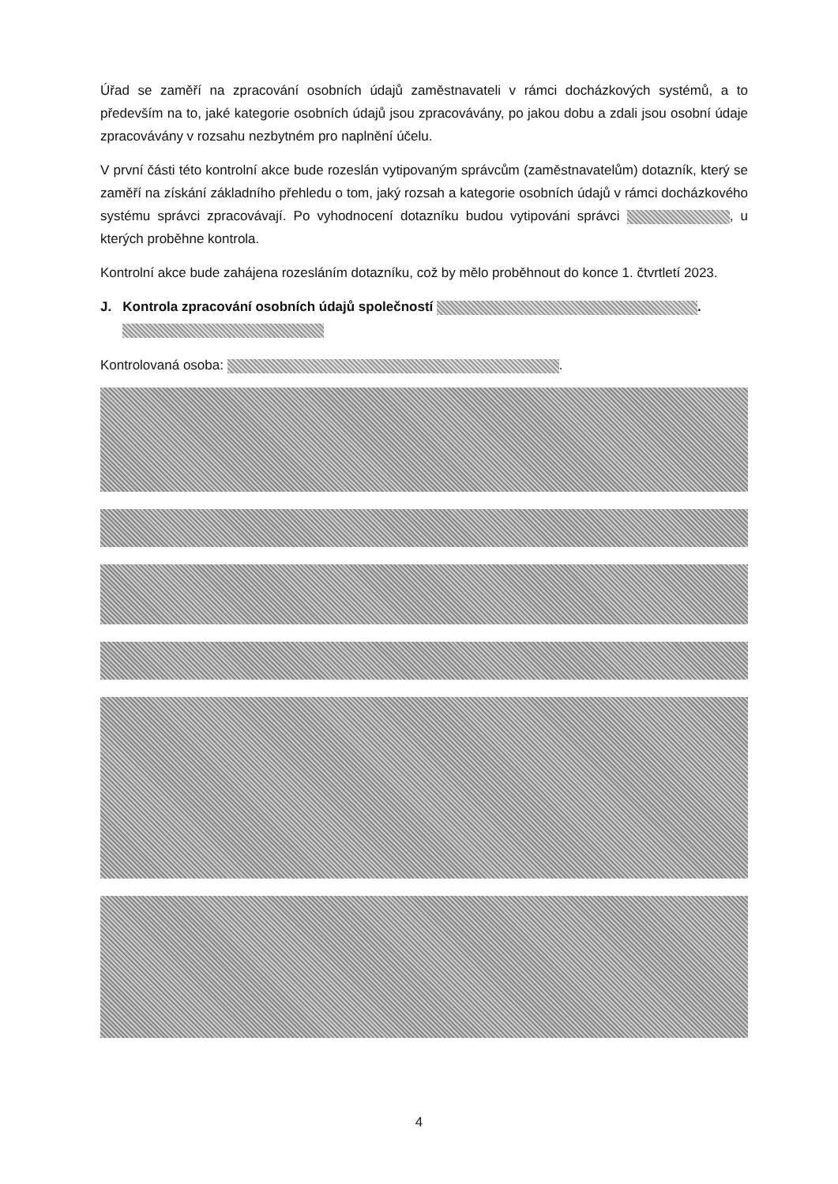Úřad se zaměří na zpracování osobních údajů zaměstnavateli v rámci docházkových systémů, a to především na to, jaké kategorie osobních údajů jsou zpracovávány, po jakou dobu a zdali jsou osobní údaje zpracovávány v rozsahu nezbytném pro naplnění účelu.
V první části této kontrolní akce bude rozeslán vytipovaným správcům (zaměstnavatelům) dotazník, který se zaměří na získání základního přehledu o tom, jaký rozsah a kategorie osobních údajů v rámci docházkového systému správci zpracovávají. Po vyhodnocení dotazníku budou vytipováni správci , u kterých proběhne kontrola.
Kontrolní akce bude zahájena rozesláním dotazníku, což by mělo proběhnout do konce 1. čtvrtletí 2023.
J. Kontrola zpracování osobních údajů společností .
Kontrolovaná osoba: .
4